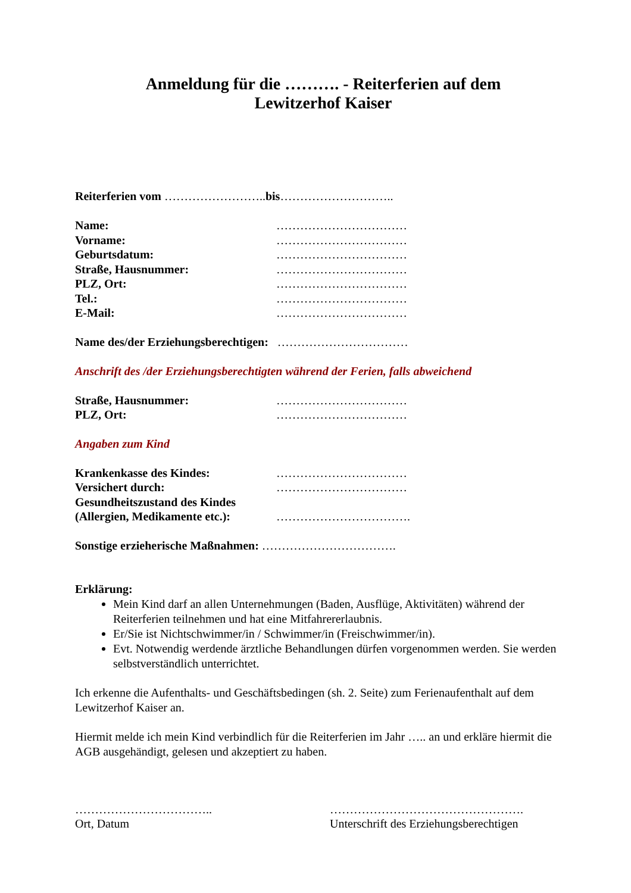Anmeldung für die ………. - Reiterferien auf dem
Lewitzerhof Kaiser
Reiterferien vom …………………….. bis………………………..
Name: ……………………………
Vorname: ……………………………
Geburtsdatum: ……………………………
Straße, Hausnummer: ……………………………
PLZ, Ort: ……………………………
Tel.: ……………………………
E-Mail: ……………………………
Name des/der Erziehungsberechtigen: ……………………………
Anschrift des /der Erziehungsberechtigten während der Ferien, falls abweichend
Straße, Hausnummer: ……………………………
PLZ, Ort: ……………………………
Angaben zum Kind
Krankenkasse des Kindes: ……………………………
Versichert durch: ……………………………
Gesundheitszustand des Kindes
(Allergien, Medikamente etc.): …………………………….
Sonstige erzieherische Maßnahmen: …………………………….
Erklärung:
Mein Kind darf an allen Unternehmungen (Baden, Ausflüge, Aktivitäten) während der Reiterferien teilnehmen und hat eine Mitfahrererlaubnis.
Er/Sie ist Nichtschwimmer/in / Schwimmer/in (Freischwimmer/in).
Evt. Notwendig werdende ärztliche Behandlungen dürfen vorgenommen werden. Sie werden selbstverständlich unterrichtet.
Ich erkenne die Aufenthalts- und Geschäftsbedingen (sh. 2. Seite) zum Ferienaufenthalt auf dem Lewitzerhof Kaiser an.
Hiermit melde ich mein Kind verbindlich für die Reiterferien im Jahr ….. an und erkläre hiermit die AGB ausgehändigt, gelesen und akzeptiert zu haben.
……………………………..
Ort, Datum
………………………………………….
Unterschrift des Erziehungsberechtigen